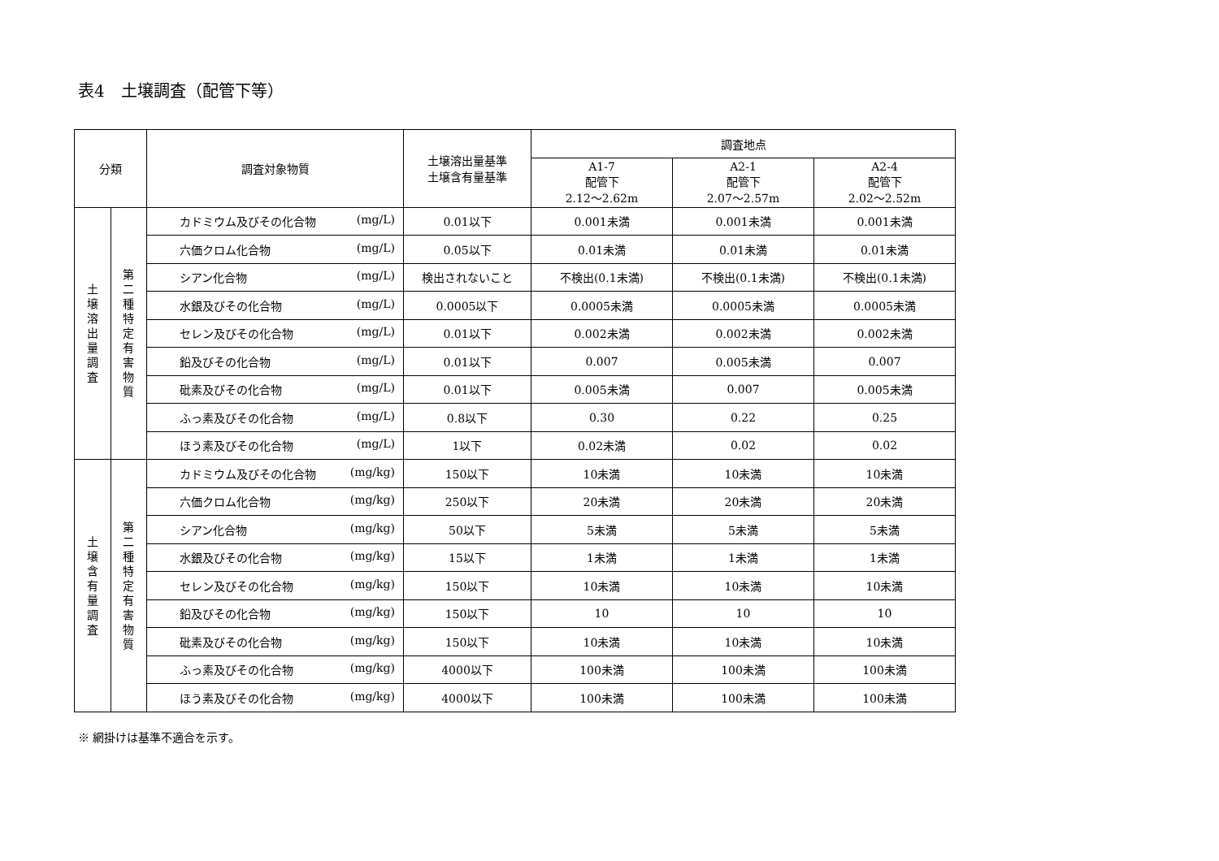表4　土壌調査（配管下等）
| 分類 | | 調査対象物質 | 土壌溶出量基準 土壌含有量基準 | 調査地点 | | |
| --- | --- | --- | --- | --- | --- | --- |
| | | | | A1-7 配管下 2.12〜2.62m | A2-1 配管下 2.07〜2.57m | A2-4 配管下 2.02〜2.52m |
| 土 壌 溶 出 量 調 査 | 第 二 種 特 定 有 害 物 質 | カドミウム及びその化合物 (mg/L) | 0.01以下 | 0.001未満 | 0.001未満 | 0.001未満 |
| | | 六価クロム化合物 (mg/L) | 0.05以下 | 0.01未満 | 0.01未満 | 0.01未満 |
| | | シアン化合物 (mg/L) | 検出されないこと | 不検出(0.1未満) | 不検出(0.1未満) | 不検出(0.1未満) |
| | | 水銀及びその化合物 (mg/L) | 0.0005以下 | 0.0005未満 | 0.0005未満 | 0.0005未満 |
| | | セレン及びその化合物 (mg/L) | 0.01以下 | 0.002未満 | 0.002未満 | 0.002未満 |
| | | 鉛及びその化合物 (mg/L) | 0.01以下 | 0.007 | 0.005未満 | 0.007 |
| | | 砒素及びその化合物 (mg/L) | 0.01以下 | 0.005未満 | 0.007 | 0.005未満 |
| | | ふっ素及びその化合物 (mg/L) | 0.8以下 | 0.30 | 0.22 | 0.25 |
| | | ほう素及びその化合物 (mg/L) | 1以下 | 0.02未満 | 0.02 | 0.02 |
| 土 壌 含 有 量 調 査 | 第 二 種 特 定 有 害 物 質 | カドミウム及びその化合物 (mg/kg) | 150以下 | 10未満 | 10未満 | 10未満 |
| | | 六価クロム化合物 (mg/kg) | 250以下 | 20未満 | 20未満 | 20未満 |
| | | シアン化合物 (mg/kg) | 50以下 | 5未満 | 5未満 | 5未満 |
| | | 水銀及びその化合物 (mg/kg) | 15以下 | 1未満 | 1未満 | 1未満 |
| | | セレン及びその化合物 (mg/kg) | 150以下 | 10未満 | 10未満 | 10未満 |
| | | 鉛及びその化合物 (mg/kg) | 150以下 | 10 | 10 | 10 |
| | | 砒素及びその化合物 (mg/kg) | 150以下 | 10未満 | 10未満 | 10未満 |
| | | ふっ素及びその化合物 (mg/kg) | 4000以下 | 100未満 | 100未満 | 100未満 |
| | | ほう素及びその化合物 (mg/kg) | 4000以下 | 100未満 | 100未満 | 100未満 |
※ 網掛けは基準不適合を示す。